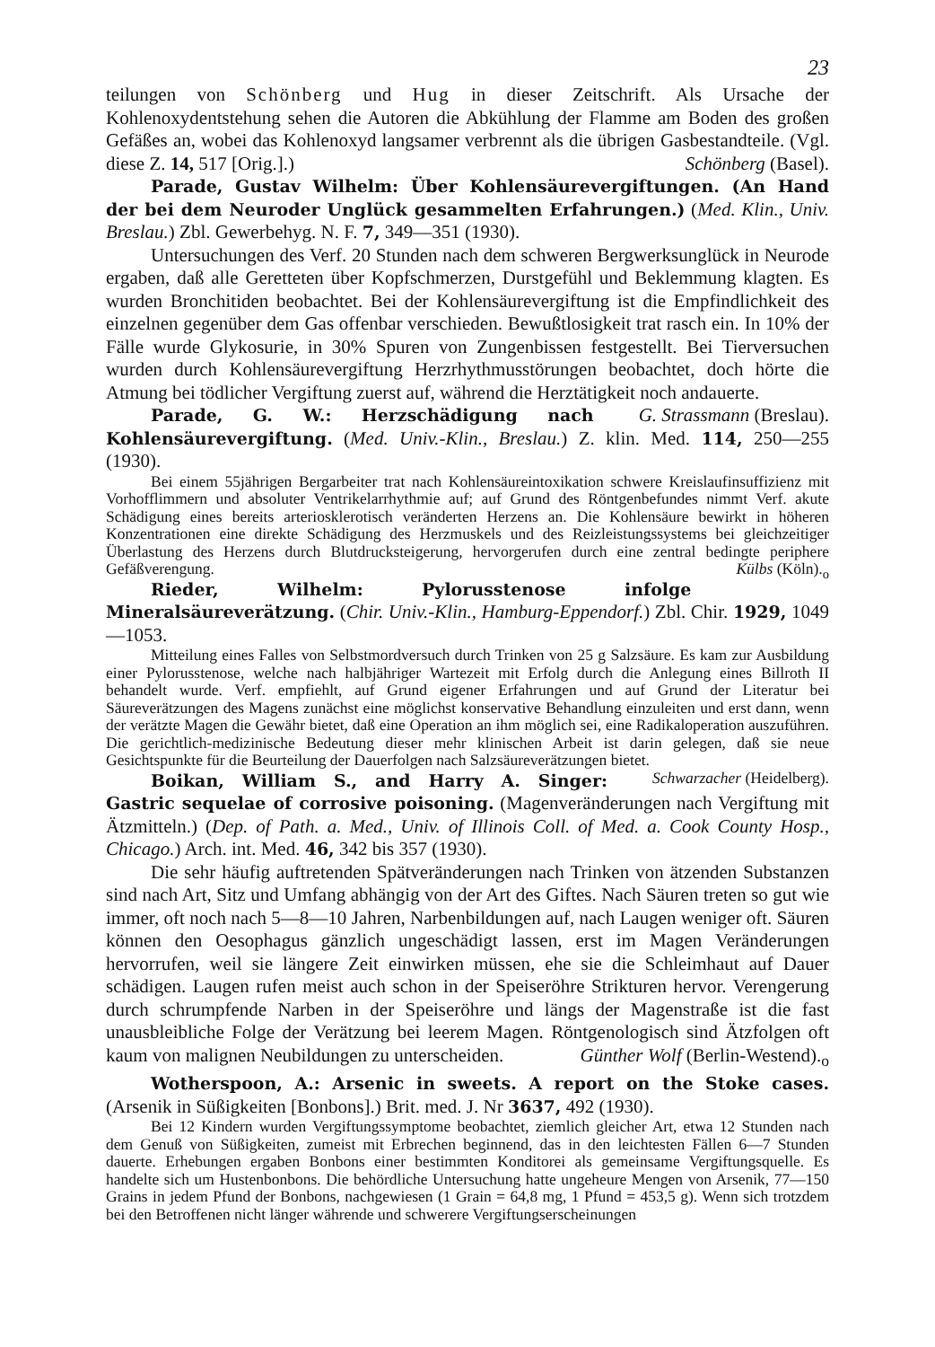23
teilungen von Schönberg und Hug in dieser Zeitschrift. Als Ursache der Kohlenoxydentstehung sehen die Autoren die Abkühlung der Flamme am Boden des großen Gefäßes an, wobei das Kohlenoxyd langsamer verbrennt als die übrigen Gasbestandteile. (Vgl. diese Z. 14, 517 [Orig.].) Schönberg (Basel).
Parade, Gustav Wilhelm: Über Kohlensäurevergiftungen. (An Hand der bei dem Neuroder Unglück gesammelten Erfahrungen.) (Med. Klin., Univ. Breslau.) Zbl. Gewerbehyg. N. F. 7, 349—351 (1930).
Untersuchungen des Verf. 20 Stunden nach dem schweren Bergwerksunglück in Neurode ergaben, daß alle Geretteten über Kopfschmerzen, Durstgefühl und Beklemmung klagten. Es wurden Bronchitiden beobachtet. Bei der Kohlensäurevergiftung ist die Empfindlichkeit des einzelnen gegenüber dem Gas offenbar verschieden. Bewußtlosigkeit trat rasch ein. In 10% der Fälle wurde Glykosurie, in 30% Spuren von Zungenbissen festgestellt. Bei Tierversuchen wurden durch Kohlensäurevergiftung Herzrhythmusstörungen beobachtet, doch hörte die Atmung bei tödlicher Vergiftung zuerst auf, während die Herztätigkeit noch andauerte. G. Strassmann (Breslau).
Parade, G. W.: Herzschädigung nach Kohlensäurevergiftung. (Med. Univ.-Klin., Breslau.) Z. klin. Med. 114, 250—255 (1930).
Bei einem 55jährigen Bergarbeiter trat nach Kohlensäureintoxikation schwere Kreislaufinsuffizienz mit Vorhofflimmern und absoluter Ventrikelarrhythmie auf; auf Grund des Röntgenbefundes nimmt Verf. akute Schädigung eines bereits arteriosklerotisch veränderten Herzens an. Die Kohlensäure bewirkt in höheren Konzentrationen eine direkte Schädigung des Herzmuskels und des Reizleistungssystems bei gleichzeitiger Überlastung des Herzens durch Blutdrucksteigerung, hervorgerufen durch eine zentral bedingte periphere Gefäßverengung. Külbs (Köln).<sub>o</sub>
Rieder, Wilhelm: Pylorusstenose infolge Mineralsäureverätzung. (Chir. Univ.-Klin., Hamburg-Eppendorf.) Zbl. Chir. 1929, 1049—1053.
Mitteilung eines Falles von Selbstmordversuch durch Trinken von 25 g Salzsäure. Es kam zur Ausbildung einer Pylorusstenose, welche nach halbjähriger Wartezeit mit Erfolg durch die Anlegung eines Billroth II behandelt wurde. Verf. empfiehlt, auf Grund eigener Erfahrungen und auf Grund der Literatur bei Säureverätzungen des Magens zunächst eine möglichst konservative Behandlung einzuleiten und erst dann, wenn der verätzte Magen die Gewähr bietet, daß eine Operation an ihm möglich sei, eine Radikaloperation auszuführen. Die gerichtlich-medizinische Bedeutung dieser mehr klinischen Arbeit ist darin gelegen, daß sie neue Gesichtspunkte für die Beurteilung der Dauerfolgen nach Salzsäureverätzungen bietet. Schwarzacher (Heidelberg).
Boikan, William S., and Harry A. Singer: Gastric sequelae of corrosive poisoning. (Magenveränderungen nach Vergiftung mit Ätzmitteln.) (Dep. of Path. a. Med., Univ. of Illinois Coll. of Med. a. Cook County Hosp., Chicago.) Arch. int. Med. 46, 342 bis 357 (1930).
Die sehr häufig auftretenden Spätveränderungen nach Trinken von ätzenden Substanzen sind nach Art, Sitz und Umfang abhängig von der Art des Giftes. Nach Säuren treten so gut wie immer, oft noch nach 5—8—10 Jahren, Narbenbildungen auf, nach Laugen weniger oft. Säuren können den Oesophagus gänzlich ungeschädigt lassen, erst im Magen Veränderungen hervorrufen, weil sie längere Zeit einwirken müssen, ehe sie die Schleimhaut auf Dauer schädigen. Laugen rufen meist auch schon in der Speiseröhre Strikturen hervor. Verengerung durch schrumpfende Narben in der Speiseröhre und längs der Magenstraße ist die fast unausbleibliche Folge der Verätzung bei leerem Magen. Röntgenologisch sind Ätzfolgen oft kaum von malignen Neubildungen zu unterscheiden. Günther Wolf (Berlin-Westend).<sub>o</sub>
Wotherspoon, A.: Arsenic in sweets. A report on the Stoke cases. (Arsenik in Süßigkeiten [Bonbons].) Brit. med. J. Nr 3637, 492 (1930).
Bei 12 Kindern wurden Vergiftungssymptome beobachtet, ziemlich gleicher Art, etwa 12 Stunden nach dem Genuß von Süßigkeiten, zumeist mit Erbrechen beginnend, das in den leichtesten Fällen 6—7 Stunden dauerte. Erhebungen ergaben Bonbons einer bestimmten Konditorei als gemeinsame Vergiftungsquelle. Es handelte sich um Hustenbonbons. Die behördliche Untersuchung hatte ungeheure Mengen von Arsenik, 77—150 Grains in jedem Pfund der Bonbons, nachgewiesen (1 Grain = 64,8 mg, 1 Pfund = 453,5 g). Wenn sich trotzdem bei den Betroffenen nicht länger währende und schwerere Vergiftungserscheinungen